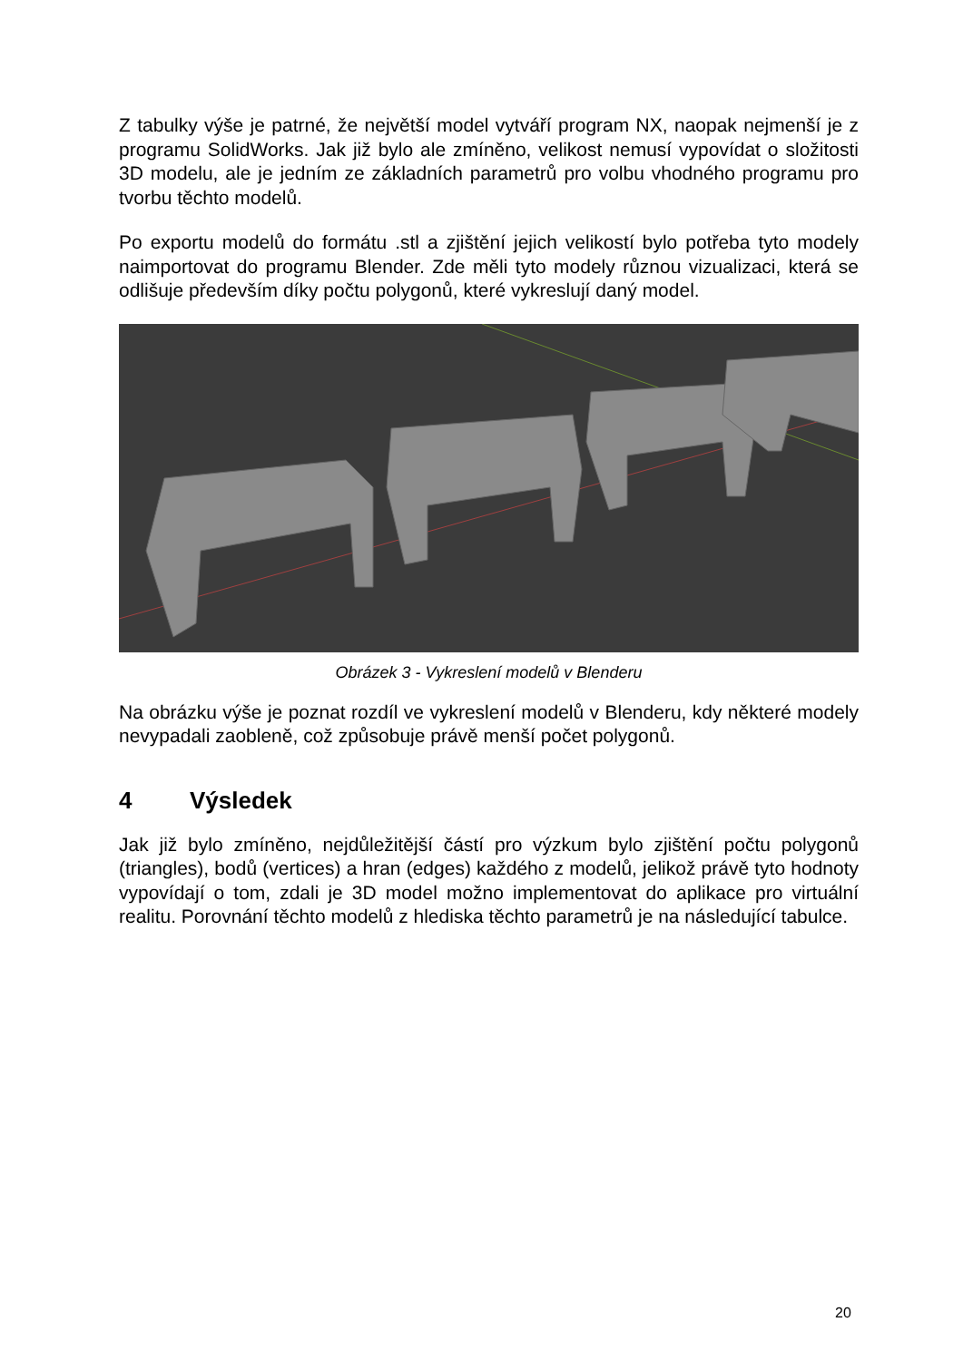Z tabulky výše je patrné, že největší model vytváří program NX, naopak nejmenší je z programu SolidWorks. Jak již bylo ale zmíněno, velikost nemusí vypovídat o složitosti 3D modelu, ale je jedním ze základních parametrů pro volbu vhodného programu pro tvorbu těchto modelů.
Po exportu modelů do formátu .stl a zjištění jejich velikostí bylo potřeba tyto modely naimportovat do programu Blender. Zde měli tyto modely různou vizualizaci, která se odlišuje především díky počtu polygonů, které vykreslují daný model.
Obrázek 3 - Vykreslení modelů v Blenderu
Na obrázku výše je poznat rozdíl ve vykreslení modelů v Blenderu, kdy některé modely nevypadali zaobleně, což způsobuje právě menší počet polygonů.
4 Výsledek
Jak již bylo zmíněno, nejdůležitější částí pro výzkum bylo zjištění počtu polygonů (triangles), bodů (vertices) a hran (edges) každého z modelů, jelikož právě tyto hodnoty vypovídají o tom, zdali je 3D model možno implementovat do aplikace pro virtuální realitu. Porovnání těchto modelů z hlediska těchto parametrů je na následující tabulce.
20